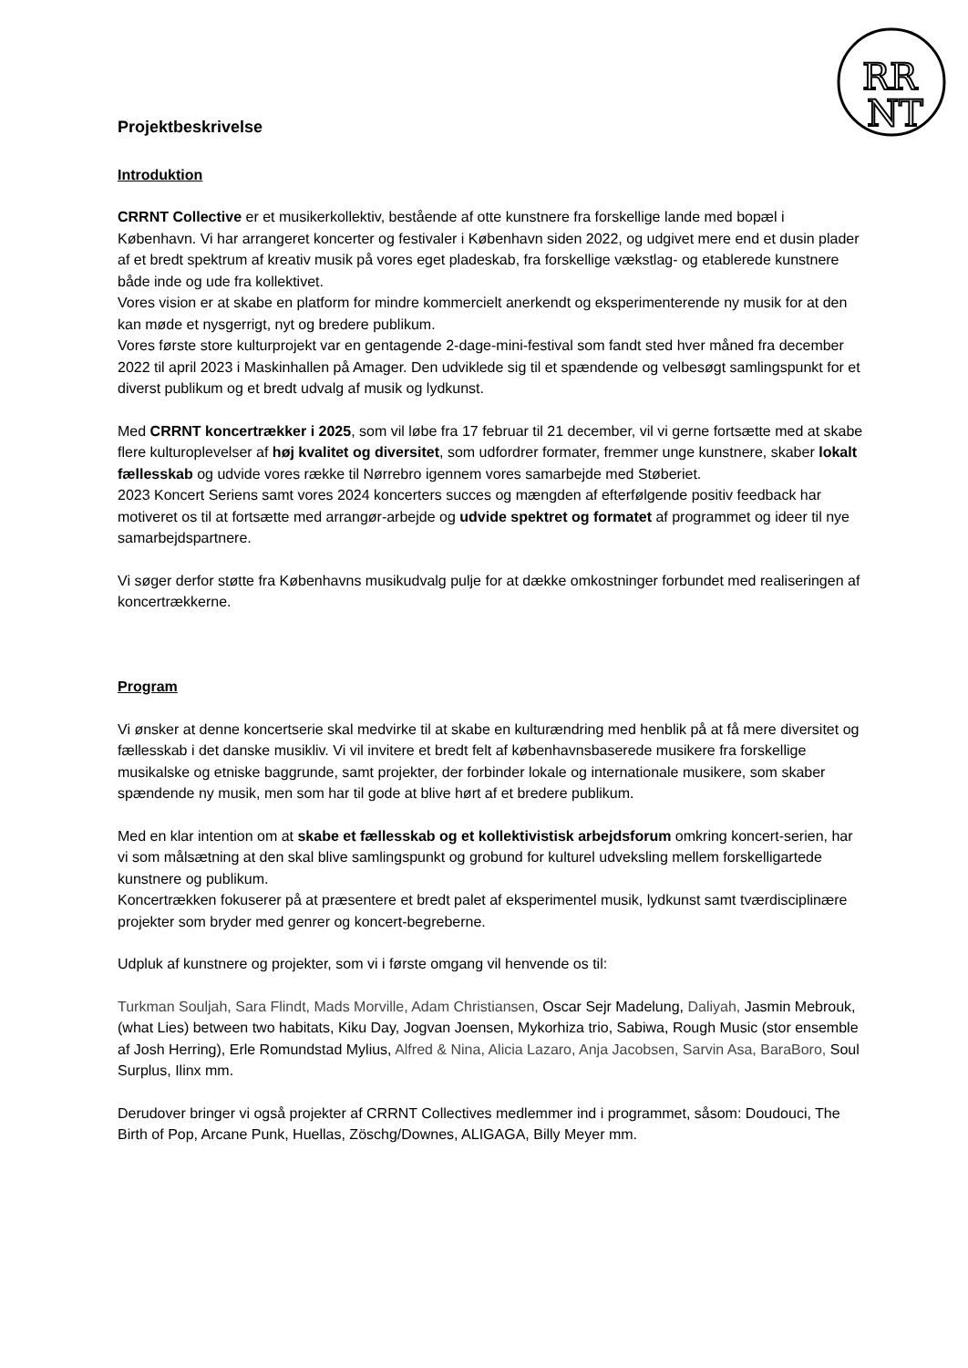RR
NT
Projektbeskrivelse
Introduktion
CRRNT Collective er et musikerkollektiv, bestående af otte kunstnere fra forskellige lande med bopæl i København. Vi har arrangeret koncerter og festivaler i København siden 2022, og udgivet mere end et dusin plader af et bredt spektrum af kreativ musik på vores eget pladeskab, fra forskellige vækstlag- og etablerede kunstnere både inde og ude fra kollektivet.
Vores vision er at skabe en platform for mindre kommercielt anerkendt og eksperimenterende ny musik for at den kan møde et nysgerrigt, nyt og bredere publikum.
Vores første store kulturprojekt var en gentagende 2-dage-mini-festival som fandt sted hver måned fra december 2022 til april 2023 i Maskinhallen på Amager. Den udviklede sig til et spændende og velbesøgt samlingspunkt for et diverst publikum og et bredt udvalg af musik og lydkunst.
Med CRRNT koncertrækker i 2025, som vil løbe fra 17 februar til 21 december, vil vi gerne fortsætte med at skabe flere kulturoplevelser af høj kvalitet og diversitet, som udfordrer formater, fremmer unge kunstnere, skaber lokalt fællesskab og udvide vores række til Nørrebro igennem vores samarbejde med Støberiet.
2023 Koncert Seriens samt vores 2024 koncerters succes og mængden af efterfølgende positiv feedback har motiveret os til at fortsætte med arrangør-arbejde og udvide spektret og formatet af programmet og ideer til nye samarbejdspartnere.
Vi søger derfor støtte fra Københavns musikudvalg pulje for at dække omkostninger forbundet med realiseringen af koncertrækkerne.
Program
Vi ønsker at denne koncertserie skal medvirke til at skabe en kulturændring med henblik på at få mere diversitet og fællesskab i det danske musikliv. Vi vil invitere et bredt felt af københavnsbaserede musikere fra forskellige musikalske og etniske baggrunde, samt projekter, der forbinder lokale og internationale musikere, som skaber spændende ny musik, men som har til gode at blive hørt af et bredere publikum.
Med en klar intention om at skabe et fællesskab og et kollektivistisk arbejdsforum omkring koncert-serien, har vi som målsætning at den skal blive samlingspunkt og grobund for kulturel udveksling mellem forskelligartede kunstnere og publikum.
Koncertrækken fokuserer på at præsentere et bredt palet af eksperimentel musik, lydkunst samt tværdisciplinære projekter som bryder med genrer og koncert-begreberne.
Udpluk af kunstnere og projekter, som vi i første omgang vil henvende os til:
Turkman Souljah, Sara Flindt, Mads Morville, Adam Christiansen, Oscar Sejr Madelung, Daliyah, Jasmin Mebrouk, (what Lies) between two habitats, Kiku Day, Jogvan Joensen, Mykorhiza trio, Sabiwa, Rough Music (stor ensemble af Josh Herring), Erle Romundstad Mylius, Alfred & Nina, Alicia Lazaro, Anja Jacobsen, Sarvin Asa, BaraBoro, Soul Surplus, Ilinx mm.
Derudover bringer vi også projekter af CRRNT Collectives medlemmer ind i programmet, såsom: Doudouci, The Birth of Pop, Arcane Punk, Huellas, Zöschg/Downes, ALIGAGA, Billy Meyer mm.